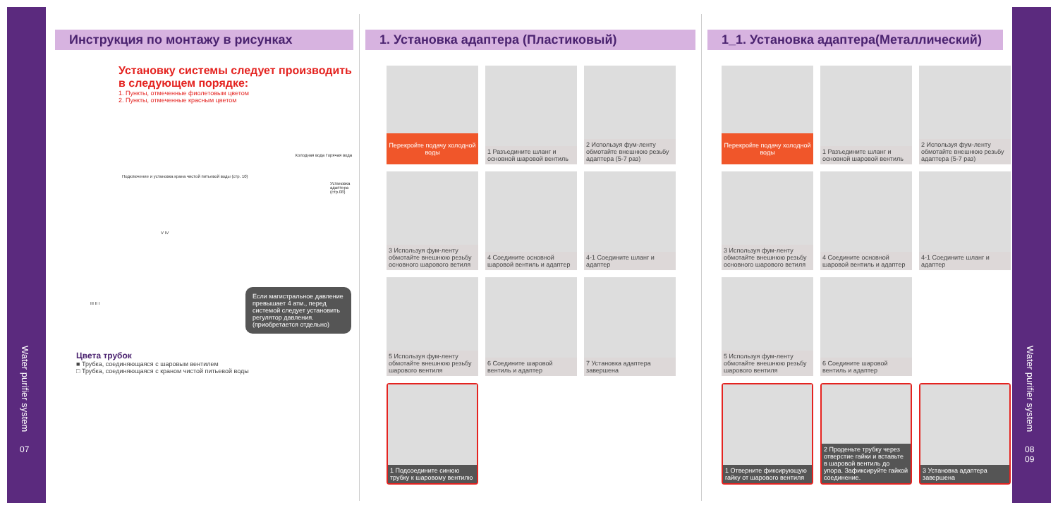Water purifier system
07
Water purifier system
08
09
Инструкция по монтажу в рисунках
Установку системы следует производить в следующем порядке:
1. Пункты, отмеченные фиолетовым цветом
2. Пункты, отмеченные красным цветом
Подключение и установка крана чистой питьевой воды (стр. 10)
Установка адаптера (стр.08)
Холодная вода Горячая вода
V IV
III II I
Если магистральное давление превышает 4 атм., перед системой следует установить регулятор давления. (приобретается отдельно)
Цвета трубок
■ Трубка, соединяющаяся с шаровым вентилем
□ Трубка, соединяющаяся с краном чистой питьевой воды
1. Установка адаптера (Пластиковый)
Перекройте подачу холодной воды
1 Разъедините шланг и основной шаровой вентиль
2 Используя фум-ленту обмотайте внешнюю резьбу адаптера (5-7 раз)
3 Используя фум-ленту обмотайте внешнюю резьбу основного шарового ветиля
4 Соедините основной шаровой вентиль и адаптер
4-1 Соедините шланг и адаптер
5 Используя фум-ленту обмотайте внешнюю резьбу шарового вентиля
6 Соедините шаровой вентиль и адаптер
7 Установка адаптера завершена
1 Подсоедините синюю трубку к шаровому вентилю
1_1. Установка адаптера(Металлический)
Перекройте подачу холодной воды
1 Разъедините шланг и основной шаровой вентиль
2 Используя фум-ленту обмотайте внешнюю резьбу адаптера (5-7 раз)
3 Используя фум-ленту обмотайте внешнюю резьбу основного шарового ветиля
4 Соедините основной шаровой вентиль и адаптер
4-1 Соедините шланг и адаптер
5 Используя фум-ленту обмотайте внешнюю резьбу шарового вентиля
6 Соедините шаровой вентиль и адаптер
1 Отверните фиксирующую гайку от шарового вентиля
2 Проденьте трубку через отверстие гайки и вставьте в шаровой вентиль до упора. Зафиксируйте гайкой соединение.
3 Установка адаптера завершена